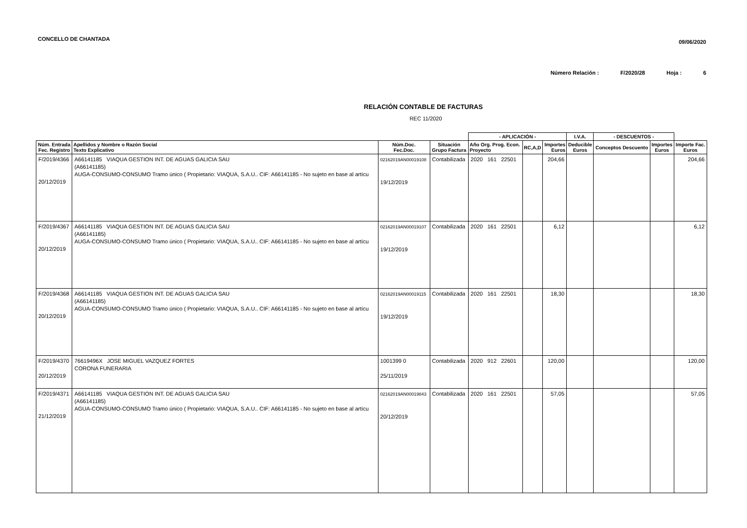CONCELLO DE CHANTADA
09/06/2020
Número Relación : F/2020/28 Hoja : 6
RELACIÓN CONTABLE DE FACTURAS
REC 11/2020
| | | | | - APLICACIÓN - | | | I.V.A. | - DESCUENTOS - | | |
| --- | --- | --- | --- | --- | --- | --- | --- | --- | --- | --- |
| Núm. Entrada Fec. Registro | Apellidos y Nombre o Razón Social Texto Explicativo | Núm.Doc. Fec.Doc. | Situación Grupo Factura | Año Org. Prog. Econ. Proyecto | RC,A,D | Importes Euros | Deducible Euros | Conceptos Descuento | Importes Euros | Importe Fac. Euros |
| F/2019/4366 20/12/2019 | A66141185 VIAQUA GESTION INT. DE AGUAS GALICIA SAU (A66141185) AUGA-CONSUMO-CONSUMO Tramo único ( Propietario: VIAQUA, S.A.U.. CIF: A66141185 - No sujeto en base al artícu | 02162019AN00019108 19/12/2019 | Contabilizada | 2020 161 22501 | | 204,66 | | | | 204,66 |
| F/2019/4367 20/12/2019 | A66141185 VIAQUA GESTION INT. DE AGUAS GALICIA SAU (A66141185) AUGA-CONSUMO-CONSUMO Tramo único ( Propietario: VIAQUA, S.A.U.. CIF: A66141185 - No sujeto en base al artícu | 02162019AN00019107 19/12/2019 | Contabilizada | 2020 161 22501 | | 6,12 | | | | 6,12 |
| F/2019/4368 20/12/2019 | A66141185 VIAQUA GESTION INT. DE AGUAS GALICIA SAU (A66141185) AGUA-CONSUMO-CONSUMO Tramo único ( Propietario: VIAQUA, S.A.U.. CIF: A66141185 - No sujeto en base al artícu | 02162019AN00019115 19/12/2019 | Contabilizada | 2020 161 22501 | | 18,30 | | | | 18,30 |
| F/2019/4370 20/12/2019 | 76619496X JOSE MIGUEL VAZQUEZ FORTES CORONA FUNERARIA | 1001399 0 25/11/2019 | Contabilizada | 2020 912 22601 | | 120,00 | | | | 120,00 |
| F/2019/4371 21/12/2019 | A66141185 VIAQUA GESTION INT. DE AGUAS GALICIA SAU (A66141185) AGUA-CONSUMO-CONSUMO Tramo único ( Propietario: VIAQUA, S.A.U.. CIF: A66141185 - No sujeto en base al artícu | 02162019AN00019843 20/12/2019 | Contabilizada | 2020 161 22501 | | 57,05 | | | | 57,05 |